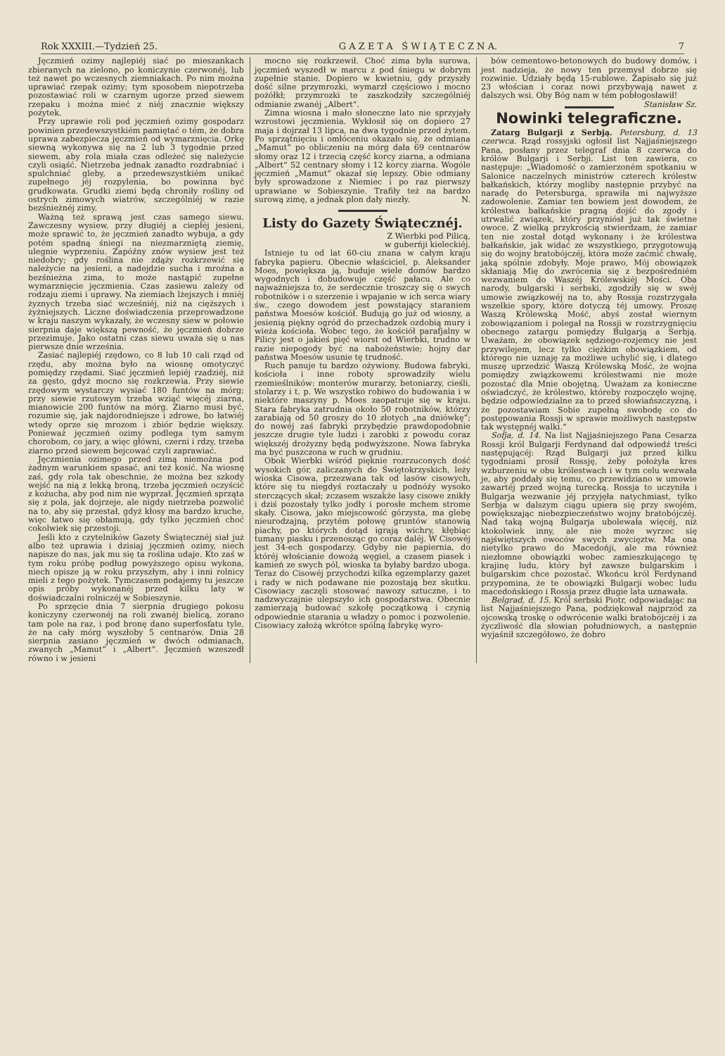Rok XXXIII.—Tydzień 25. G A Z E T A Ś W I Ą T E C Z N A. 7
Jęczmień ozimy najlepiéj siać po mieszankach zbieranych na zielono, po koniczynie czerwonéj, lub też nawet po wczesnych ziemniakach. Po nim można uprawiać rzepak ozimy; tym sposobem niepotrzeba pozostawiać roli w czarnym ugorze przed siewem rzepaku i można mieć z niéj znacznie większy pożytek.
Przy uprawie roli pod jęczmień ozimy gospodarz powinien przedewszystkiém pamiętać o tém, że dobra uprawa zabezpiecza jęczmień od wymarznięcia. Orkę siewną wykonywa się na 2 lub 3 tygodnie przed siewem, aby rola miała czas odleżeć się należycie czyli osiąść. Nietrzeba jednak zanadto rozdrabniać i spulchniać gleby, a przedewszystkiém unikać zupełnego jéj rozpylenia, bo powinna być grudkowata. Grudki ziemi będą chroniły rośliny od ostrych zimowych wiatrów, szczególniéj w razie bezśnieżnéj zimy.
Ważną też sprawą jest czas samego siewu. Zawczesny wysiew, przy długiéj a ciepłéj jesieni, może sprawić to, że jęczmień zanadto wybuja, a gdy potém spadną śniegi na niezmarzniętą ziemię, ulegnie wyprzeniu. Zapóźny znów wysiew jest też niedobry; gdy roślina nie zdąży rozkrzewić się należycie na jesieni, a nadejdzie sucha i mroźna a bezśnieżna zima, to może nastąpić zupełne wymarznięcie jęczmienia. Czas zasiewu zależy od rodzaju ziemi i uprawy. Na ziemiach lżejszych i mniéj żyznych trzeba siać wcześniéj, niż na cięższych i żyżniejszych. Liczne doświadczenia przeprowadzone w kraju naszym wykazały, że wczesny siew w połowie sierpnia daje większą pewność, że jęczmień dobrze przezimuje. Jako ostatni czas siewu uważa się u nas pierwsze dnie września.
Zasiać najlepiéj rzędowo, co 8 lub 10 cali rząd od rzędu, aby można było na wiosnę omotyczyć pomiędzy rzędami. Siać jęczmień lepiéj rzadziéj, niż za gęsto, gdyż mocno się rozkrzewia. Przy siewie rzędowym wystarczy wysiać 180 funtów na mórg; przy siewie rzutowym trzeba wziąć więcéj ziarna, mianowicie 200 funtów na mórg. Ziarno musi być, rozumie się, jak najdorodniejsze i zdrowe, bo łatwiéj wtedy oprze się mrozom i zbiór będzie większy. Ponieważ jęczmień ozimy podlega tym samym chorobom, co jary, a więc główni, czerni i rdzy, trzeba ziarno przed siewem bejcować czyli zaprawiać.
Jęczmienia ozimego przed zimą niemożna pod żadnym warunkiem spasać, ani też kosić. Na wiosnę zaś, gdy rola tak obeschnie, że można bez szkody wejść na nią z lekką broną, trzeba jęczmień oczyścić z kożucha, aby pod nim nie wyprzał. Jęczmień sprząta się z pola, jak dojrzeje, ale nigdy nietrzeba pozwolić na to, aby się przestał, gdyż kłosy ma bardzo kruche, więc łatwo się obłamują, gdy tylko jęczmień choć cokolwiek się przestoji.
Jeśli kto z czytelników Gazety Świątecznéj siał już albo też uprawia i dzisiaj jęczmień ozimy, niech napisze do nas, jak mu się ta roślina udaje. Kto zaś w tym roku próbę podług powyższego opisu wykona, niech opisze ją w roku przyszłym, aby i inni rolnicy mieli z tego pożytek. Tymczasem podajemy tu jeszcze opis próby wykonanéj przed kilku laty w doświadczalni rolniczéj w Sobieszynie.
Po sprzęcie dnia 7 sierpnia drugiego pokosu koniczyny czerwonéj na roli zwanéj bielicą, zorano tam pole na raz, i pod bronę dano superfosfatu tyle, że na cały mórg wyszłoby 5 centnarów. Dnia 28 sierpnia zasiano jęczmień w dwóch odmianach, zwanych „Mamut“ i „Albert“. Jęczmień wzeszedł równo i w jesieni
mocno się rozkrzewił. Choć zima była surowa, jęczmień wyszedł w marcu z pod śniegu w dobrym zupełnie stanie. Dopiero w kwietniu, gdy przyszły dość silne przymrozki, wymarzł częściowo i mocno pożółkł; przymrozki te zaszkodziły szczególniéj odmianie zwanéj „Albert“.
Zimna wiosna i mało słoneczne lato nie sprzyjały wzrostowi jęczmienia. Wykłosił się on dopiero 27 maja i dojrzał 13 lipca, na dwa tygodnie przed żytem. Po sprzątnięciu i omłóceniu okazało się, że odmiana „Mamut“ po obliczeniu na mórg dała 69 centnarów słomy oraz 12 i trzecią część korcy ziarna, a odmiana „Albert“ 52 centnary słomy i 12 korcy ziarna. Wogóle jęczmień „Mamut“ okazał się lepszy. Obie odmiany były sprowadzone z Niemiec i po raz pierwszy uprawiane w Sobieszynie. Trafiły też na bardzo surową zimę, a jednak plon dały niezły. N.
Listy do Gazety Świątecznéj.
Z Wierbki pod Pilicą,
w guberńji kieleckiéj.
Istnieje tu od lat 60-ciu znana w całym kraju fabryka papieru. Obecnie właściciel, p. Aleksander Moes, powiększa ją, buduje wiele domów bardzo wygodnych i dobudowuje część pałacu. Ale co najważniejsza to, że serdecznie troszczy się o swych robotników i o szerzenie i wpajanie w ich serca wiary św., czego dowodem jest powstający staraniem państwa Moesów kościół. Budują go już od wiosny, a jesienią piękny ogród do przechadzek ozdobią mury i wieża kościoła. Wobec tego, że kościół parafjalny w Pilicy jest o jakieś pięć wiorst od Wierbki, trudno w razie niepogody być na nabożeństwie; hojny dar państwa Moesów usunie tę trudność.
Ruch panuje tu bardzo ożywiony. Budowa fabryki, kościoła i inne roboty sprowadziły wielu rzemieślników: monterów murarzy, betoniarzy, cieśli, stolarzy i t. p. We wszystko robiwo do budowania i w niektóre maszyny p. Moes zaopatruje się w kraju. Stara fabryka zatrudnia około 50 robotników, którzy zarabiają od 50 groszy do 10 złotych „na dniówkę“; do nowéj zaś fabryki przybędzie prawdopodobnie jeszcze drugie tyle ludzi i zarobki z powodu coraz większéj drożyzny będą podwyższone. Nowa fabryka ma być puszczona w ruch w grudniu.
Obok Wierbki wśród pięknie rozrzuconych dość wysokich gór, zaliczanych do Świętokrzyskich, leży wioska Cisowa, przezwana tak od lasów cisowych, które się tu niegdyś roztaczały u podnóży wysoko sterczących skał; zczasem wszakże lasy cisowe znikły i dziś pozostały tylko jodły i porosłe mchem strome skały. Cisowa, jako miejscowość górzysta, ma glebę nieurodzajną, przytém połowę gruntów stanowią piachy, po których dotąd igrają wichry, kłębiąc tumany piasku i przenosząc go coraz daléj. W Cisowéj jest 34-ech gospodarzy. Gdyby nie papiernia, do któréj włościanie dowożą węgiel, a czasem piasek i kamień ze swych pól, wioska ta byłaby bardzo uboga. Teraz do Cisowéj przychodzi kilka egzemplarzy gazet i rady w nich podawane nie pozostają bez skutku. Cisowiacy zaczęli stosować nawozy sztuczne, i to nadzwyczajnie ulepszyło ich gospodarstwa. Obecnie zamierzają budować szkołę początkową i czynią odpowiednie starania u władzy o pomoc i pozwolenie. Cisowiacy założą wkrótce spólną fabrykę wyro-
bów cementowo-betonowych do budowy domów, i jest nadzieja, że nowy ten przemysł dobrze się rozwinie. Udziały będą 15-rublowe. Zapisało się już 23 włościan i coraz nowi przybywają nawet z dalszych wsi. Oby Bóg nam w tém pobłogosławił! Stanisław Sz.
Nowinki telegraficzne.
Zatarg Bulgarji z Serbją. Petersburg, d. 13 czerwca. Rząd rossyjski ogłosił list Najjaśniejszego Pana, posłany przez telegraf dnia 8 czerwca do królów Bulgarji i Serbji. List ten zawiera, co następuje: „Wiadomość o zamierzoném spotkaniu w Salonice naczelnych ministrów czterech królestw bałkańskich, którzy mogliby następnie przybyć na naradę do Petersburga, sprawiła mi najwyższe zadowolenie. Zamiar ten bowiem jest dowodem, że królestwa bałkańskie pragną dojść do zgody i utrwalić związek, który przyniósł już tak świetne owoce. Z wielką przykrością stwierdzam, że zamiar ten nie został dotąd wykonany i że królestwa bałkańskie, jak widać ze wszystkiego, przygotowują się do wojny bratobójczéj, która może zaćmić chwałę, jaką spólnie zdobyły. Moje prawo, Mój obowiązek skłaniają Mię do zwrócenia się z bezpośredniém wezwaniem do Waszéj Królewskiéj Mości. Oba narody, bulgarski i serbski, zgodziły się w swéj umowie związkowéj na to, aby Rossja rozstrzygała wszelkie spory, które dotyczą téj umowy. Proszę Waszą Królewską Mość, abyś został wiernym zobowiązaniom i polegał na Rossji w rozstrzygnięciu obecnego zatargu pomiędzy Bulgarją a Serbją. Uważam, że obowiązek sędziego-rozjemcy nie jest przywilejem, lecz tylko ciężkim obowiązkiem, od którego nie uznaję za możliwe uchylić się, i dlatego muszę uprzedzić Waszą Królewską Mość, że wojna pomiędzy związkowemi królestwami nie może pozostać dla Mnie obojętną. Uważam za konieczne oświadczyć, że królestwo, któreby rozpoczęło wojnę, będzie odpowiedzialne za to przed słowiańszczyzną, i że pozostawiam Sobie zupełną swobodę co do postępowania Rossji w sprawie możliwych następstw tak występnéj walki.“
Sofja, d. 14. Na list Najjaśniejszego Pana Cesarza Rossji król Bulgarji Ferdynand dał odpowiedź treści następującéj: Rząd Bulgarji już przed kilku tygodniami prosił Rossję, żeby położyła kres wzburzeniu w obu królestwach i w tym celu wezwała je, aby poddały się temu, co przewidziano w umowie zawartéj przed wojną turecką. Rossja to uczyniła i Bulgarja wezwanie jéj przyjęła natychmiast, tylko Serbja w dalszym ciągu upiera się przy swojém, powiększając niebezpieczeństwo wojny bratobójczéj. Nad taką wojną Bulgarja ubolewała więcéj, niż ktokolwiek inny, ale nie może wyrzec się najświętszych owoców swych zwycięztw. Ma ona nietylko prawo do Macedońji, ale ma również niezłomne obowiązki wobec zamieszkującego tę krajinę ludu, który był zawsze bulgarskim i bulgarskim chce pozostać. Wkońcu król Ferdynand przypomina, że te obowiązki Bulgarji wobec ludu macedońskiego i Rossja przez długie lata uznawała.
Belgrad, d. 15. Król serbski Piotr, odpowiadając na list Najjaśniejszego Pana, podziękował najprzód za ojcowską troskę o odwrócenie walki bratobójczéj i za życzliwość dla słowian południowych, a następnie wyjaśnił szczegółowo, że dobro